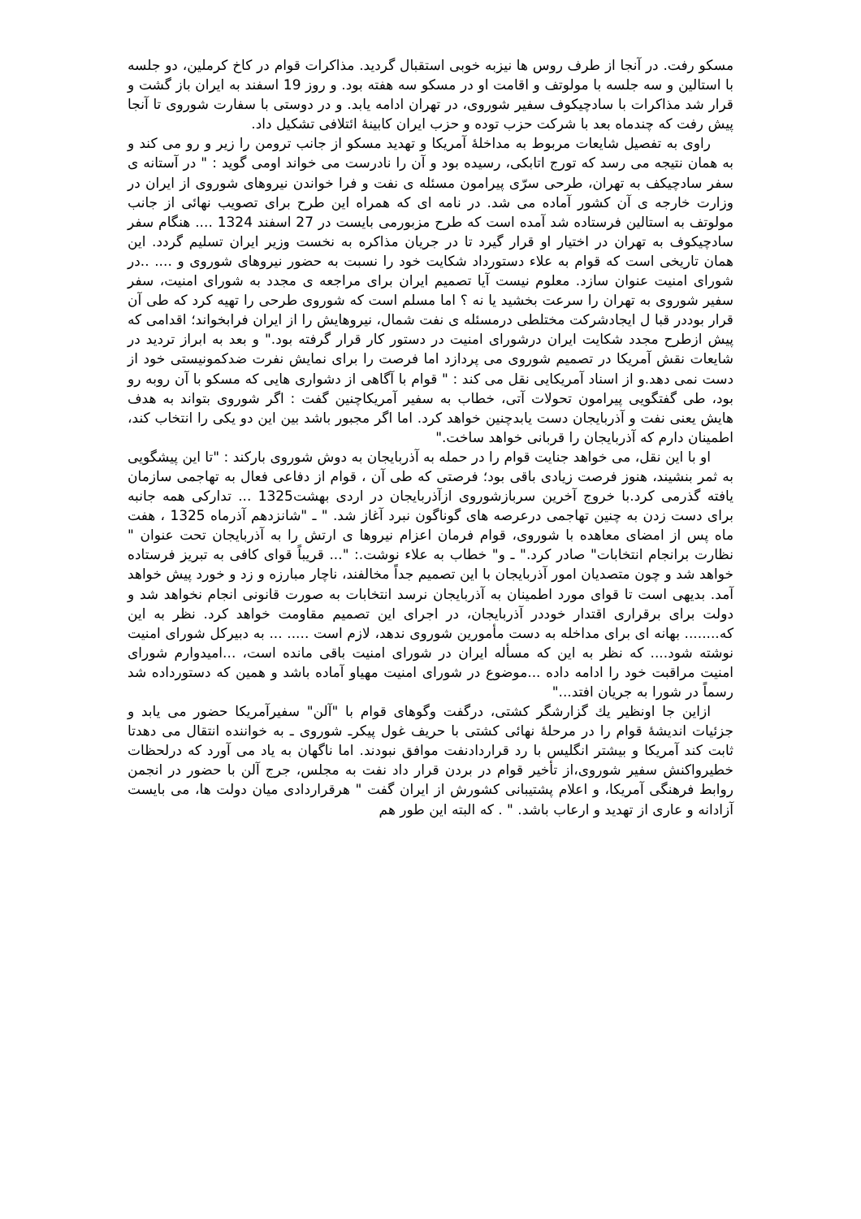مسکو رفت. در آنجا از طرف روس ها نیزبه خوبی استقبال گردید. مذاکرات قوام در کاخ کرملین، دو جلسه با استالین و سه جلسه با مولوتف و اقامت او در مسکو سه هفته بود. و روز 19 اسفند به ایران باز گشت و قرار شد مذاکرات با سادچیکوف سفیر شوروی، در تهران ادامه یابد. و در دوستی با سفارت شوروی تا آنجا پیش رفت که چندماه بعد با شرکت حزب توده و حزب ایران کابینهٔ ائتلافی تشکیل داد.
راوی به تفصیل شایعات مربوط به مداخلهٔ آمریکا و تهدید مسکو از جانب ترومن را زیر و رو می کند و به همان نتیجه می رسد که تورج اتابکی، رسیده بود و آن را نادرست می خواند اومی گوید : " در آستانه ی سفر سادچیکف به تهران، طرحی سرّی پیرامون مسئله ی نفت و فرا خواندن نیروهای شوروی از ایران در وزارت خارجه ی آن کشور آماده می شد. در نامه ای که همراه این طرح برای تصویب نهائی از جانب مولوتف به استالین فرستاده شد آمده است که طرح مزبورمی بایست در 27 اسفند 1324 .... هنگام سفر سادچیکوف به تهران در اختیار او قرار گیرد تا در جریان مذاکره به نخست وزیر ایران تسلیم گردد. این همان تاریخی است که قوام به علاء دستورداد شکایت خود را نسبت به حضور نیروهای شوروی و .... ..در شورای امنیت عنوان سازد. معلوم نیست آیا تصمیم ایران برای مراجعه ی مجدد به شورای امنیت، سفر سفیر شوروی به تهران را سرعت بخشید یا نه ؟ اما مسلم است که شوروی طرحی را تهیه کرد که طی آن قرار بوددر قبا ل ایجادشرکت مختلطی درمسئله ی نفت شمال، نیروهایش را از ایران فرابخواند؛ اقدامی که پیش ازطرح مجدد شکایت ایران درشورای امنیت در دستور کار قرار گرفته بود." و بعد به ابراز تردید در شایعات نقش آمریکا در تصمیم شوروی می پردازد اما فرصت را برای نمایش نفرت ضدکمونیستی خود از دست نمی دهد.و از اسناد آمریکایی نقل می کند : " قوام با آگاهی از دشواری هایی که مسکو با آن روبه رو بود، طی گفتگویی پیرامون تحولات آتی، خطاب به سفیر آمریکاچنین گفت : اگر شوروی بتواند به هدف هایش یعنی نفت و آذربایجان دست یابدچنین خواهد کرد. اما اگر مجبور باشد بین این دو یکی را انتخاب کند، اطمینان دارم که آذربایجان را قربانی خواهد ساخت."
او با این نقل، می خواهد جنایت قوام را در حمله به آذربایجان به دوش شوروی بارکند : "تا این پیشگویی به ثمر بنشیند، هنوز فرصت زیادی باقی بود؛ فرصتی که طی آن ، قوام از دفاعی فعال به تهاجمی سازمان یافته گذرمی کرد.با خروج آخرین سربازشوروی ازآذربایجان در اردی بهشت1325 ... تدارکی همه جانبه برای دست زدن به چنین تهاجمی درعرصه های گوناگون نبرد آغاز شد. " ـ "شانزدهم آذرماه 1325 ، هفت ماه پس از امضای معاهده با شوروی، قوام فرمان اعزام نیروها ی ارتش را به آذربایجان تحت عنوان " نظارت برانجام انتخابات" صادر کرد." ـ و" خطاب به علاء نوشت.: "... قریباً قوای کافی به تبریز فرستاده خواهد شد و چون متصدیان امور آذربایجان با این تصمیم جداً مخالفند، ناچار مبارزه و زد و خورد پیش خواهد آمد. بدیهی است تا قوای مورد اطمینان به آذربایجان نرسد انتخابات به صورت قانونی انجام نخواهد شد و دولت برای برقراری اقتدار خوددر آذربایجان، در اجرای این تصمیم مقاومت خواهد کرد. نظر به این که........ بهانه ای برای مداخله به دست مأمورین شوروی ندهد، لازم است ..... ... به دبیرکل شورای امنیت نوشته شود.... که نظر به این که مسأله ایران در شورای امنیت باقی مانده است، ...امیدوارم شورای امنیت مراقبت خود را ادامه داده ...موضوع در شورای امنیت مهیاو آماده باشد و همین که دستورداده شد رسماً در شورا به جریان افتد..."
ازاین جا اونظیر يك گزارشگر کشتی، درگفت وگوهای قوام با "آلن" سفیرآمریکا حضور می یابد و جزئیات اندیشهٔ قوام را در مرحلهٔ نهائی کشتی با حریف غول پیکرـ شوروی ـ به خواننده انتقال می دهدتا ثابت کند آمریکا و بیشتر انگلیس با رد قراردادنفت موافق نبودند. اما ناگهان به یاد می آورد که درلحظات خطیرواکنش سفیر شوروی،از تأخیر قوام در بردن قرار داد نفت به مجلس، جرج آلن با حضور در انجمن روابط فرهنگی آمریکا، و اعلام پشتیبانی کشورش از ایران گفت " هرقراردادی میان دولت ها، می بایست آزادانه و عاری از تهدید و ارعاب باشد. " . که البته این طور هم